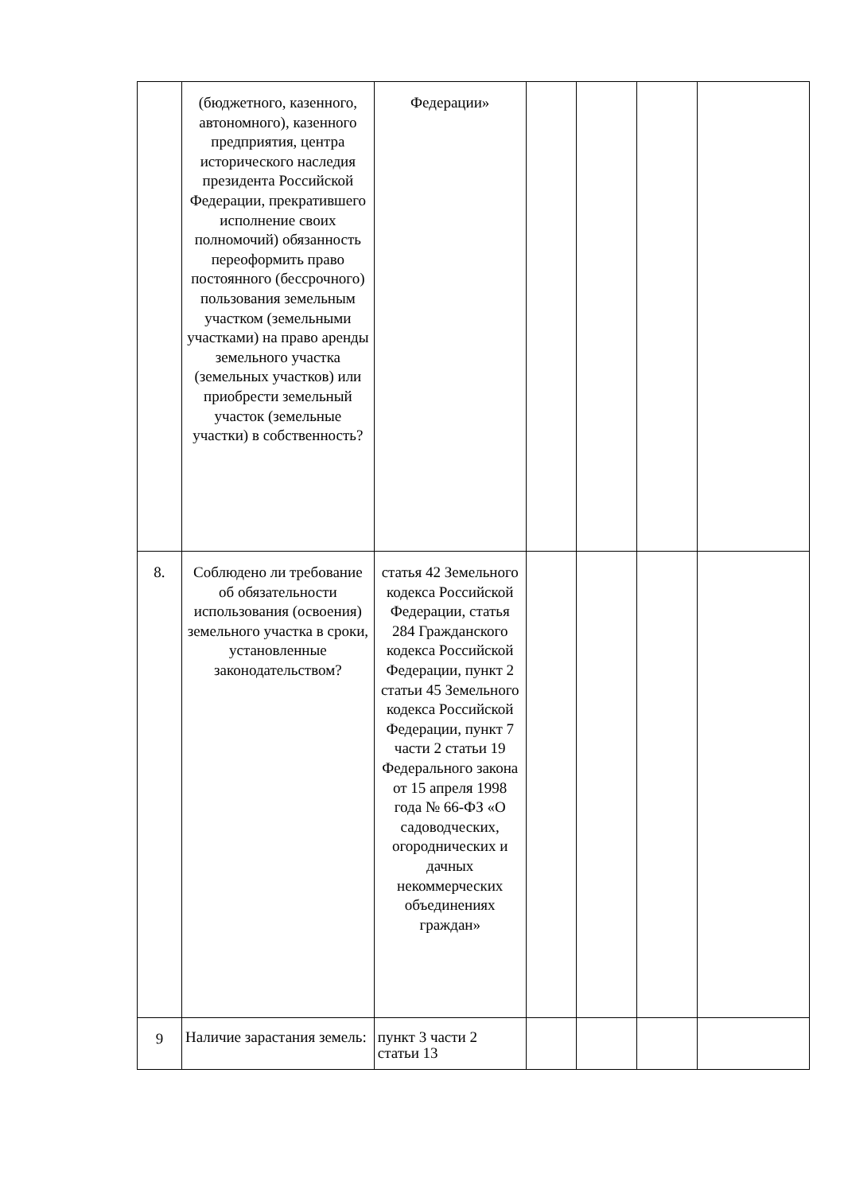| | (бюджетного, казенного, автономного), казенного предприятия, центра исторического наследия президента Российской Федерации, прекратившего исполнение своих полномочий) обязанность переоформить право постоянного (бессрочного) пользования земельным участком (земельными участками) на право аренды земельного участка (земельных участков) или приобрести земельный участок (земельные участки) в собственность? | Федерации» | | | | |
| 8. | Соблюдено ли требование об обязательности использования (освоения) земельного участка в сроки, установленные законодательством? | статья 42 Земельного кодекса Российской Федерации, статья 284 Гражданского кодекса Российской Федерации, пункт 2 статьи 45 Земельного кодекса Российской Федерации, пункт 7 части 2 статьи 19 Федерального закона от 15 апреля 1998 года № 66-ФЗ «О садоводческих, огороднических и дачных некоммерческих объединениях граждан» | | | | |
| 9 | Наличие зарастания земель: | пункт 3 части 2 статьи 13 | | | | |